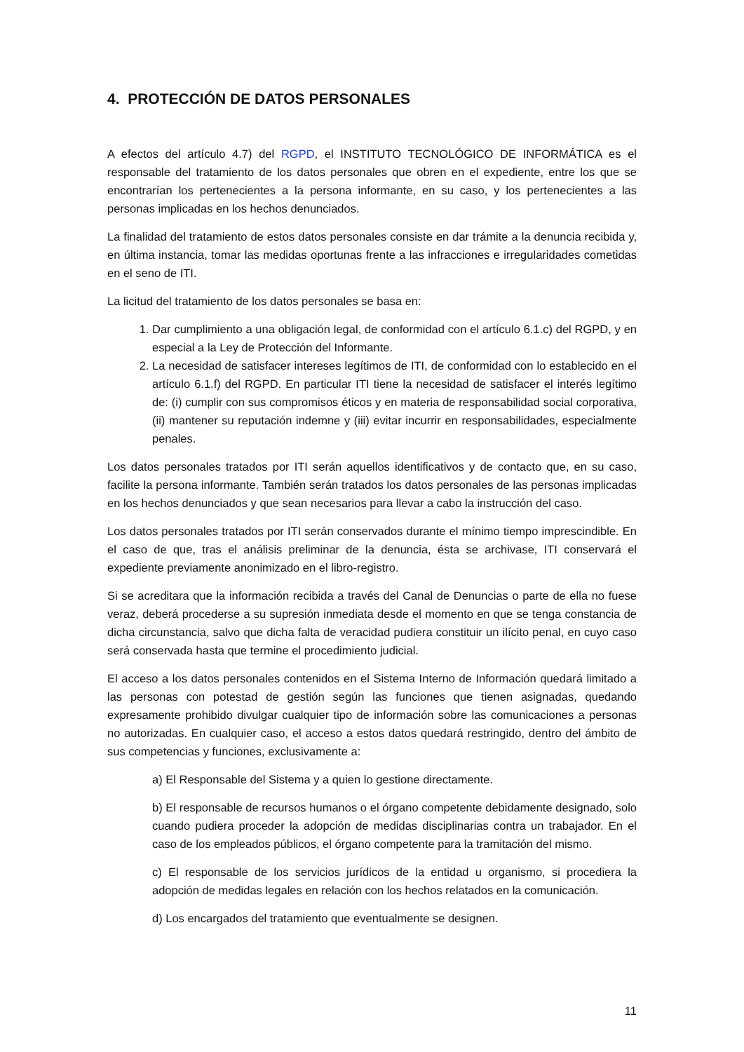4. PROTECCIÓN DE DATOS PERSONALES
A efectos del artículo 4.7) del RGPD, el INSTITUTO TECNOLÓGICO DE INFORMÁTICA es el responsable del tratamiento de los datos personales que obren en el expediente, entre los que se encontrarían los pertenecientes a la persona informante, en su caso, y los pertenecientes a las personas implicadas en los hechos denunciados.
La finalidad del tratamiento de estos datos personales consiste en dar trámite a la denuncia recibida y, en última instancia, tomar las medidas oportunas frente a las infracciones e irregularidades cometidas en el seno de ITI.
La licitud del tratamiento de los datos personales se basa en:
1. Dar cumplimiento a una obligación legal, de conformidad con el artículo 6.1.c) del RGPD, y en especial a la Ley de Protección del Informante.
2. La necesidad de satisfacer intereses legítimos de ITI, de conformidad con lo establecido en el artículo 6.1.f) del RGPD. En particular ITI tiene la necesidad de satisfacer el interés legítimo de: (i) cumplir con sus compromisos éticos y en materia de responsabilidad social corporativa, (ii) mantener su reputación indemne y (iii) evitar incurrir en responsabilidades, especialmente penales.
Los datos personales tratados por ITI serán aquellos identificativos y de contacto que, en su caso, facilite la persona informante. También serán tratados los datos personales de las personas implicadas en los hechos denunciados y que sean necesarios para llevar a cabo la instrucción del caso.
Los datos personales tratados por ITI serán conservados durante el mínimo tiempo imprescindible. En el caso de que, tras el análisis preliminar de la denuncia, ésta se archivase, ITI conservará el expediente previamente anonimizado en el libro-registro.
Si se acreditara que la información recibida a través del Canal de Denuncias o parte de ella no fuese veraz, deberá procederse a su supresión inmediata desde el momento en que se tenga constancia de dicha circunstancia, salvo que dicha falta de veracidad pudiera constituir un ilícito penal, en cuyo caso será conservada hasta que termine el procedimiento judicial.
El acceso a los datos personales contenidos en el Sistema Interno de Información quedará limitado a las personas con potestad de gestión según las funciones que tienen asignadas, quedando expresamente prohibido divulgar cualquier tipo de información sobre las comunicaciones a personas no autorizadas. En cualquier caso, el acceso a estos datos quedará restringido, dentro del ámbito de sus competencias y funciones, exclusivamente a:
a) El Responsable del Sistema y a quien lo gestione directamente.
b) El responsable de recursos humanos o el órgano competente debidamente designado, solo cuando pudiera proceder la adopción de medidas disciplinarias contra un trabajador. En el caso de los empleados públicos, el órgano competente para la tramitación del mismo.
c) El responsable de los servicios jurídicos de la entidad u organismo, si procediera la adopción de medidas legales en relación con los hechos relatados en la comunicación.
d) Los encargados del tratamiento que eventualmente se designen.
11